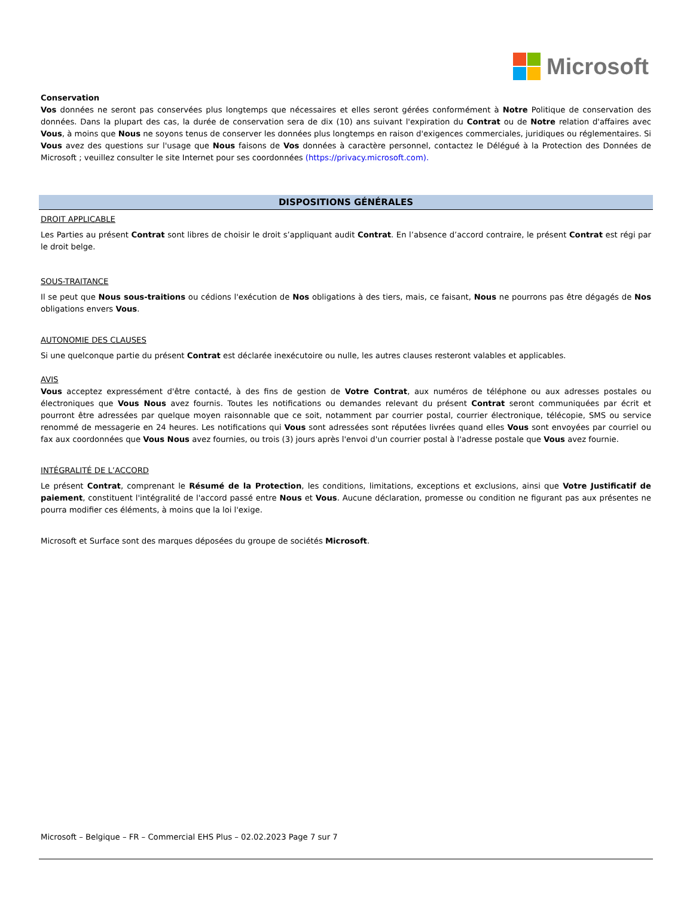Microsoft
Conservation
Vos données ne seront pas conservées plus longtemps que nécessaires et elles seront gérées conformément à Notre Politique de conservation des données. Dans la plupart des cas, la durée de conservation sera de dix (10) ans suivant l'expiration du Contrat ou de Notre relation d'affaires avec Vous, à moins que Nous ne soyons tenus de conserver les données plus longtemps en raison d'exigences commerciales, juridiques ou réglementaires. Si Vous avez des questions sur l'usage que Nous faisons de Vos données à caractère personnel, contactez le Délégué à la Protection des Données de Microsoft ; veuillez consulter le site Internet pour ses coordonnées (https://privacy.microsoft.com).
DISPOSITIONS GÉNÉRALES
DROIT APPLICABLE
Les Parties au présent Contrat sont libres de choisir le droit s’appliquant audit Contrat. En l’absence d’accord contraire, le présent Contrat est régi par le droit belge.
SOUS-TRAITANCE
Il se peut que Nous sous-traitions ou cédions l'exécution de Nos obligations à des tiers, mais, ce faisant, Nous ne pourrons pas être dégagés de Nos obligations envers Vous.
AUTONOMIE DES CLAUSES
Si une quelconque partie du présent Contrat est déclarée inexécutoire ou nulle, les autres clauses resteront valables et applicables.
AVIS
Vous acceptez expressément d'être contacté, à des fins de gestion de Votre Contrat, aux numéros de téléphone ou aux adresses postales ou électroniques que Vous Nous avez fournis. Toutes les notifications ou demandes relevant du présent Contrat seront communiquées par écrit et pourront être adressées par quelque moyen raisonnable que ce soit, notamment par courrier postal, courrier électronique, télécopie, SMS ou service renommé de messagerie en 24 heures. Les notifications qui Vous sont adressées sont réputées livrées quand elles Vous sont envoyées par courriel ou fax aux coordonnées que Vous Nous avez fournies, ou trois (3) jours après l'envoi d'un courrier postal à l'adresse postale que Vous avez fournie.
INTÉGRALITÉ DE L’ACCORD
Le présent Contrat, comprenant le Résumé de la Protection, les conditions, limitations, exceptions et exclusions, ainsi que Votre Justificatif de paiement, constituent l'intégralité de l'accord passé entre Nous et Vous. Aucune déclaration, promesse ou condition ne figurant pas aux présentes ne pourra modifier ces éléments, à moins que la loi l'exige.
Microsoft et Surface sont des marques déposées du groupe de sociétés Microsoft.
Microsoft – Belgique – FR – Commercial EHS Plus – 02.02.2023 Page 7 sur 7